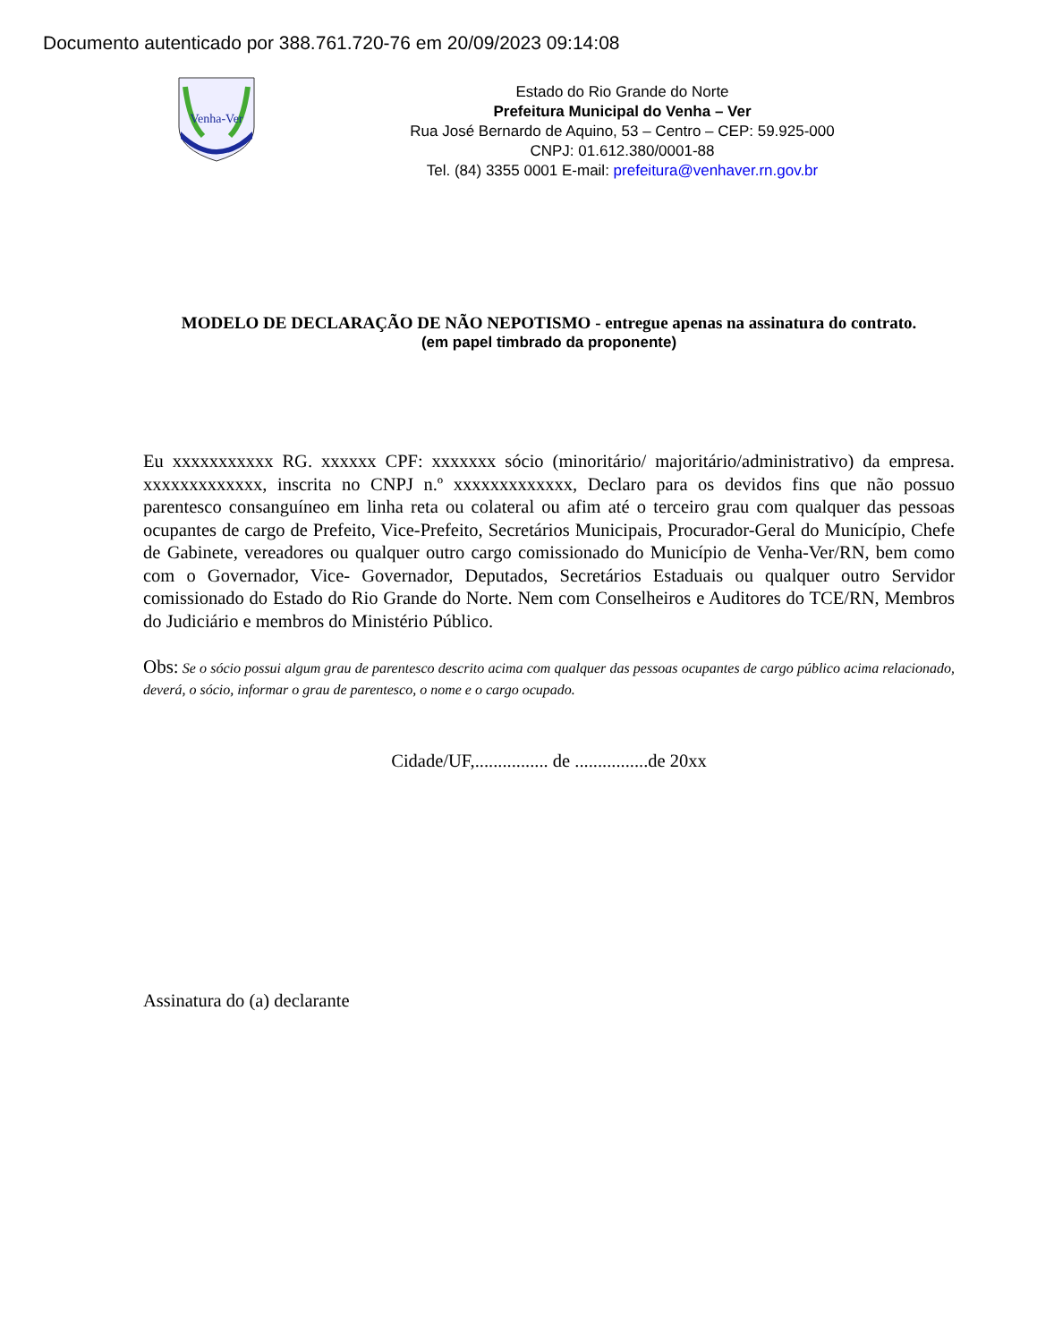Documento autenticado por 388.761.720-76 em 20/09/2023 09:14:08
Venha-Ver
Estado do Rio Grande do Norte
Prefeitura Municipal do Venha – Ver
Rua José Bernardo de Aquino, 53 – Centro – CEP: 59.925-000
CNPJ: 01.612.380/0001-88
Tel. (84) 3355 0001 E-mail: prefeitura@venhaver.rn.gov.br
MODELO DE DECLARAÇÃO DE NÃO NEPOTISMO - entregue apenas na assinatura do contrato.
(em papel timbrado da proponente)
Eu xxxxxxxxxxx RG. xxxxxx CPF: xxxxxxx sócio (minoritário/ majoritário/administrativo) da empresa. xxxxxxxxxxxxx, inscrita no CNPJ n.º xxxxxxxxxxxxx, Declaro para os devidos fins que não possuo parentesco consanguíneo em linha reta ou colateral ou afim até o terceiro grau com qualquer das pessoas ocupantes de cargo de Prefeito, Vice-Prefeito, Secretários Municipais, Procurador-Geral do Município, Chefe de Gabinete, vereadores ou qualquer outro cargo comissionado do Município de Venha-Ver/RN, bem como com o Governador, Vice- Governador, Deputados, Secretários Estaduais ou qualquer outro Servidor comissionado do Estado do Rio Grande do Norte. Nem com Conselheiros e Auditores do TCE/RN, Membros do Judiciário e membros do Ministério Público.
Obs: Se o sócio possui algum grau de parentesco descrito acima com qualquer das pessoas ocupantes de cargo público acima relacionado, deverá, o sócio, informar o grau de parentesco, o nome e o cargo ocupado.
Cidade/UF,................ de ................de 20xx
Assinatura do (a) declarante